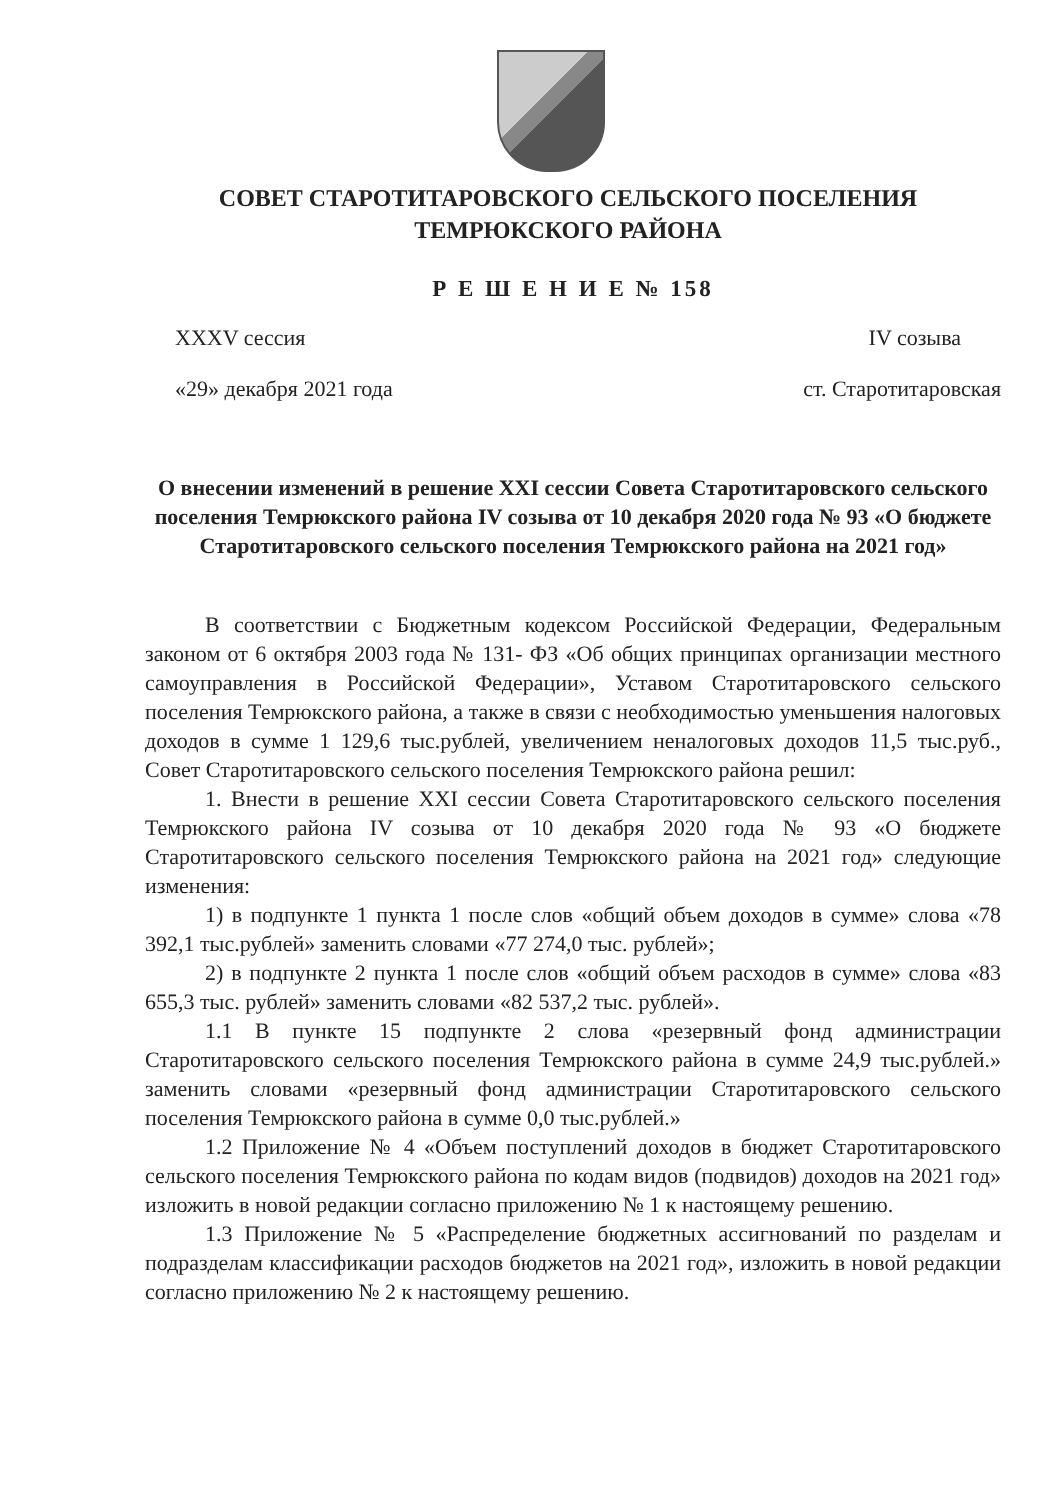СОВЕТ СТАРОТИТАРОВСКОГО СЕЛЬСКОГО ПОСЕЛЕНИЯ
ТЕМРЮКСКОГО РАЙОНА
Р Е Ш Е Н И Е № 158
XXXV сессия IV созыва
«29» декабря 2021 года ст. Старотитаровская
О внесении изменений в решение XXI сессии Совета Старотитаровского сельского поселения Темрюкского района IV созыва от 10 декабря 2020 года № 93 «О бюджете Старотитаровского сельского поселения Темрюкского района на 2021 год»
В соответствии с Бюджетным кодексом Российской Федерации, Федеральным законом от 6 октября 2003 года № 131- ФЗ «Об общих принципах организации местного самоуправления в Российской Федерации», Уставом Старотитаровского сельского поселения Темрюкского района, а также в связи с необходимостью уменьшения налоговых доходов в сумме 1 129,6 тыс.рублей, увеличением неналоговых доходов 11,5 тыс.руб., Совет Старотитаровского сельского поселения Темрюкского района решил:
1. Внести в решение XXI сессии Совета Старотитаровского сельского поселения Темрюкского района IV созыва от 10 декабря 2020 года № 93 «О бюджете Старотитаровского сельского поселения Темрюкского района на 2021 год» следующие изменения:
1) в подпункте 1 пункта 1 после слов «общий объем доходов в сумме» слова «78 392,1 тыс.рублей» заменить словами «77 274,0 тыс. рублей»;
2) в подпункте 2 пункта 1 после слов «общий объем расходов в сумме» слова «83 655,3 тыс. рублей» заменить словами «82 537,2 тыс. рублей».
1.1 В пункте 15 подпункте 2 слова «резервный фонд администрации Старотитаровского сельского поселения Темрюкского района в сумме 24,9 тыс.рублей.» заменить словами «резервный фонд администрации Старотитаровского сельского поселения Темрюкского района в сумме 0,0 тыс.рублей.»
1.2 Приложение № 4 «Объем поступлений доходов в бюджет Старотитаровского сельского поселения Темрюкского района по кодам видов (подвидов) доходов на 2021 год» изложить в новой редакции согласно приложению № 1 к настоящему решению.
1.3 Приложение № 5 «Распределение бюджетных ассигнований по разделам и подразделам классификации расходов бюджетов на 2021 год», изложить в новой редакции согласно приложению № 2 к настоящему решению.